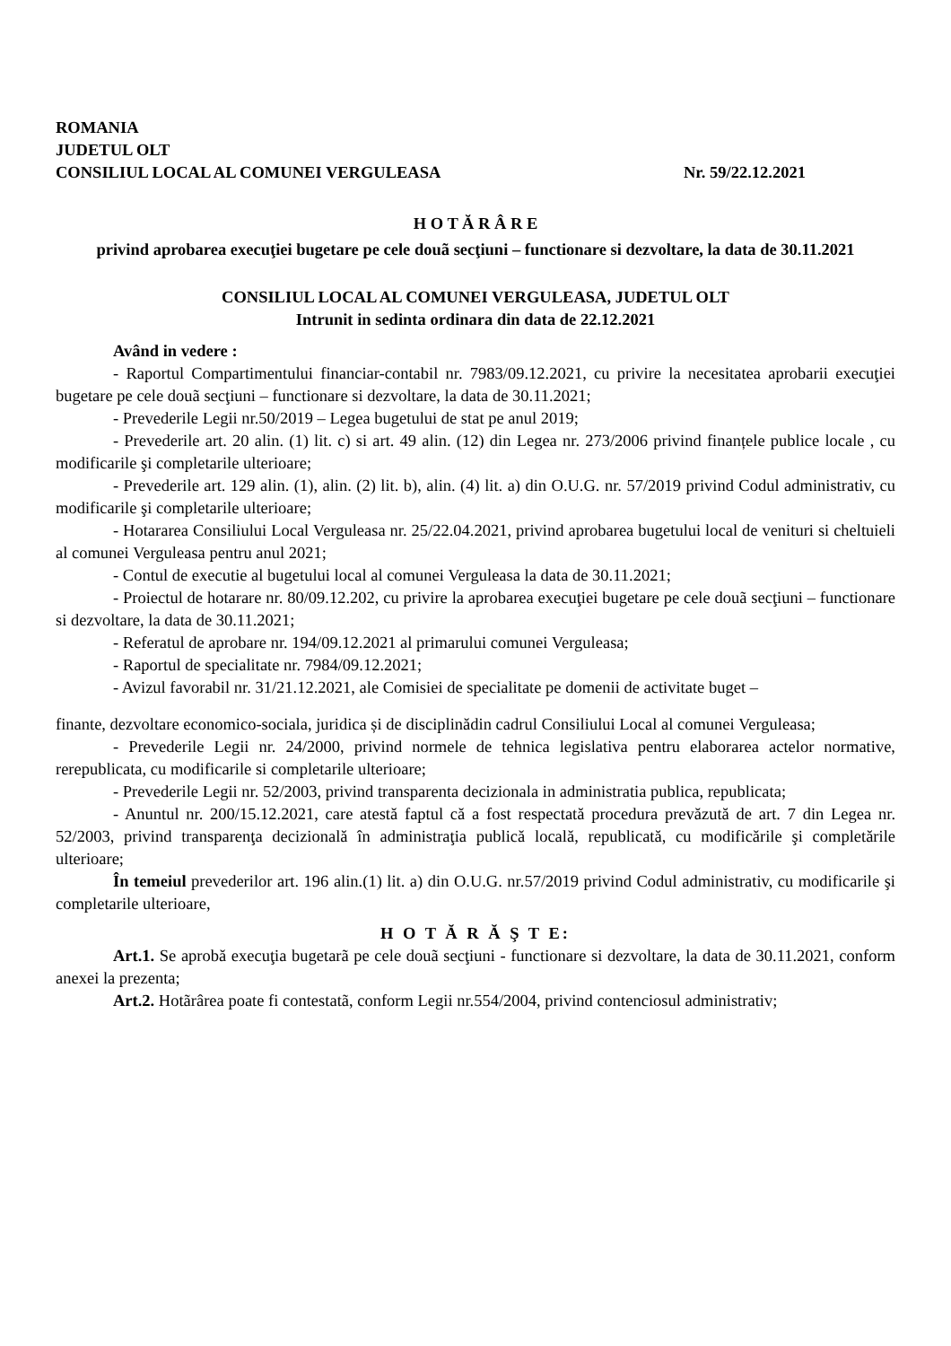ROMANIA
JUDETUL OLT
CONSILIUL LOCAL AL COMUNEI VERGULEASA Nr. 59/22.12.2021
H O T Ă R Â R E
privind aprobarea execuţiei bugetare pe cele douã secţiuni – functionare si dezvoltare, la data de 30.11.2021
CONSILIUL LOCAL AL COMUNEI VERGULEASA, JUDETUL OLT
Intrunit in sedinta ordinara din data de 22.12.2021
Având in vedere :
- Raportul Compartimentului financiar-contabil nr. 7983/09.12.2021, cu privire la necesitatea aprobarii execuţiei bugetare pe cele douã secţiuni – functionare si dezvoltare, la data de 30.11.2021;
- Prevederile Legii nr.50/2019 – Legea bugetului de stat pe anul 2019;
- Prevederile art. 20 alin. (1) lit. c) si art. 49 alin. (12) din Legea nr. 273/2006 privind finanțele publice locale , cu modificarile şi completarile ulterioare;
- Prevederile art. 129 alin. (1), alin. (2) lit. b), alin. (4) lit. a) din O.U.G. nr. 57/2019 privind Codul administrativ, cu modificarile şi completarile ulterioare;
- Hotararea Consiliului Local Verguleasa nr. 25/22.04.2021, privind aprobarea bugetului local de venituri si cheltuieli al comunei Verguleasa pentru anul 2021;
- Contul de executie al bugetului local al comunei Verguleasa la data de 30.11.2021;
- Proiectul de hotarare nr. 80/09.12.202, cu privire la aprobarea execuţiei bugetare pe cele douã secţiuni – functionare si dezvoltare, la data de 30.11.2021;
- Referatul de aprobare nr. 194/09.12.2021 al primarului comunei Verguleasa;
- Raportul de specialitate nr. 7984/09.12.2021;
- Avizul favorabil nr. 31/21.12.2021, ale Comisiei de specialitate pe domenii de activitate buget –
finante, dezvoltare economico-sociala, juridica și de disciplinădin cadrul Consiliului Local al comunei Verguleasa;
- Prevederile Legii nr. 24/2000, privind normele de tehnica legislativa pentru elaborarea actelor normative, rerepublicata, cu modificarile si completarile ulterioare;
- Prevederile Legii nr. 52/2003, privind transparenta decizionala in administratia publica, republicata;
- Anuntul nr. 200/15.12.2021, care atestă faptul că a fost respectată procedura prevăzută de art. 7 din Legea nr. 52/2003, privind transparenţa decizională în administraţia publică locală, republicată, cu modificările şi completările ulterioare;
În temeiul prevederilor art. 196 alin.(1) lit. a) din O.U.G. nr.57/2019 privind Codul administrativ, cu modificarile şi completarile ulterioare,
H O T Ă R Ă Ş T E:
Art.1. Se aprobă execuţia bugetarã pe cele douã secţiuni - functionare si dezvoltare, la data de 30.11.2021, conform anexei la prezenta;
Art.2. Hotãrârea poate fi contestatã, conform Legii nr.554/2004, privind contenciosul administrativ;